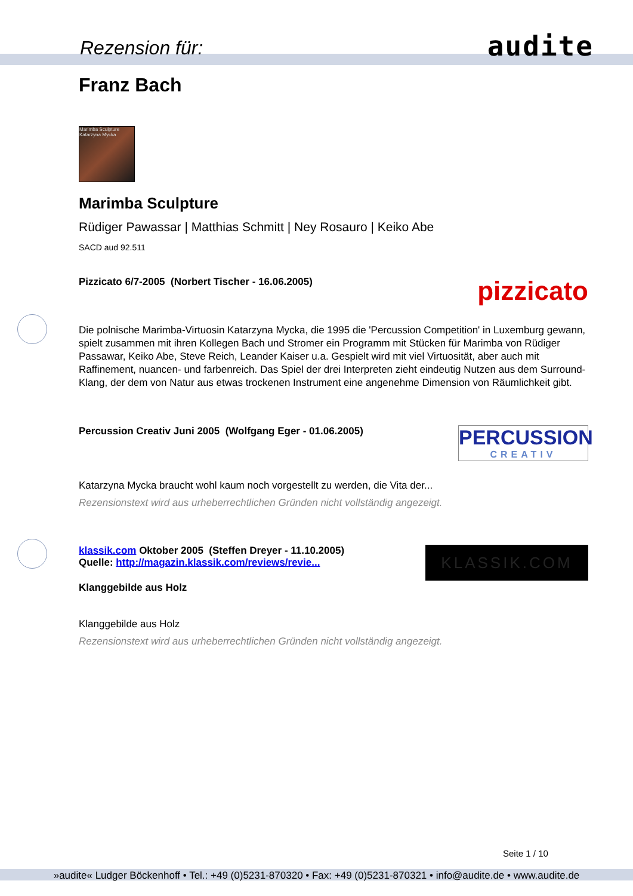Rezension für: audite
Franz Bach
Marimba Sculpture Katarzyna Mycka
Marimba Sculpture
Rüdiger Pawassar | Matthias Schmitt | Ney Rosauro | Keiko Abe
SACD aud 92.511
Pizzicato 6/7-2005 (Norbert Tischer - 16.06.2005)
pizzicato
Die polnische Marimba-Virtuosin Katarzyna Mycka, die 1995 die 'Percussion Competition' in Luxemburg gewann, spielt zusammen mit ihren Kollegen Bach und Stromer ein Programm mit Stücken für Marimba von Rüdiger Passawar, Keiko Abe, Steve Reich, Leander Kaiser u.a. Gespielt wird mit viel Virtuosität, aber auch mit Raffinement, nuancen- und farbenreich. Das Spiel der drei Interpreten zieht eindeutig Nutzen aus dem Surround-Klang, der dem von Natur aus etwas trockenen Instrument eine angenehme Dimension von Räumlichkeit gibt.
Percussion Creativ Juni 2005 (Wolfgang Eger - 01.06.2005)
PERCUSSION
CREATIV
Katarzyna Mycka braucht wohl kaum noch vorgestellt zu werden, die Vita der...
Rezensionstext wird aus urheberrechtlichen Gründen nicht vollständig angezeigt.
klassik.com Oktober 2005 (Steffen Dreyer - 11.10.2005)
Quelle: http://magazin.klassik.com/reviews/revie...
Klanggebilde aus Holz
KLASSIK.COM
Klanggebilde aus Holz
Rezensionstext wird aus urheberrechtlichen Gründen nicht vollständig angezeigt.
Seite 1 / 10
»audite« Ludger Böckenhoff • Tel.: +49 (0)5231-870320 • Fax: +49 (0)5231-870321 • info@audite.de • www.audite.de